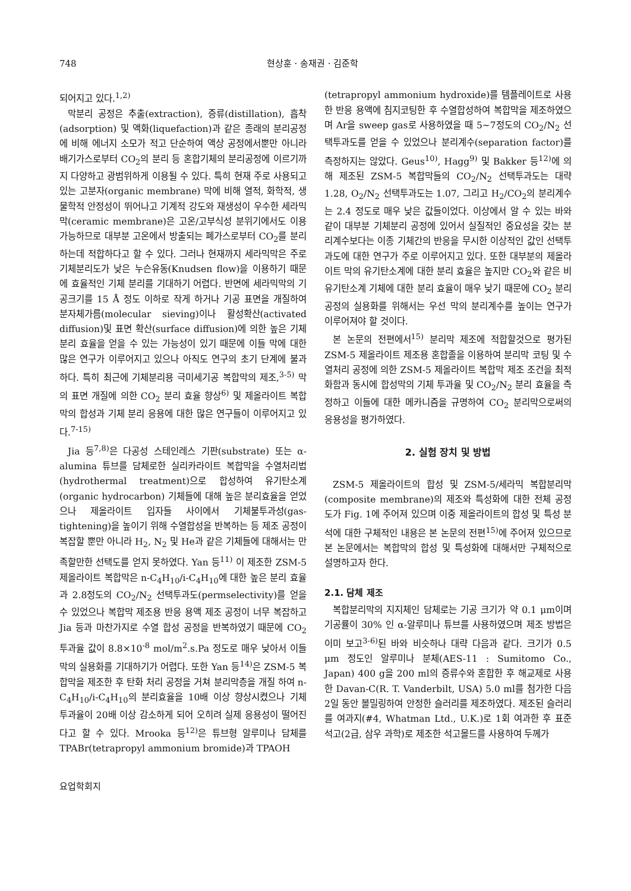748 현상훈 · 송재권 · 김준학
되어지고 있다.<sup>1,2)</sup>
막분리 공정은 추출(extraction), 증류(distillation), 흡착(adsorption) 및 액화(liquefaction)과 같은 종래의 분리공정에 비해 에너지 소모가 적고 단순하여 액상 공정에서뿐만 아니라 배기가스로부터 CO<sub>2</sub>의 분리 등 혼합기체의 분리공정에 이르기까지 다양하고 광범위하게 이용될 수 있다. 특히 현재 주로 사용되고 있는 고분자(organic membrane) 막에 비해 열적, 화학적, 생물학적 안정성이 뛰어나고 기계적 강도와 재생성이 우수한 세라믹막(ceramic membrane)은 고온/고부식성 분위기에서도 이용 가능하므로 대부분 고온에서 방출되는 폐가스로부터 CO<sub>2</sub>를 분리하는데 적합하다고 할 수 있다. 그러나 현재까지 세라믹막은 주로 기체분리도가 낮은 누슨유동(Knudsen flow)을 이용하기 때문에 효율적인 기체 분리를 기대하기 어렵다. 반면에 세라믹막의 기공크기를 15 Å 정도 이하로 작게 하거나 기공 표면을 개질하여 분자체가름(molecular sieving)이나 활성확산(activated diffusion)및 표면 확산(surface diffusion)에 의한 높은 기체 분리 효율을 얻을 수 있는 가능성이 있기 때문에 이들 막에 대한 많은 연구가 이루어지고 있으나 아직도 연구의 초기 단계에 불과하다. 특히 최근에 기체분리용 극미세기공 복합막의 제조,<sup>3-5)</sup> 막의 표면 개질에 의한 CO<sub>2</sub> 분리 효율 향상<sup>6)</sup> 및 제올라이트 복합막의 합성과 기체 분리 응용에 대한 많은 연구들이 이루어지고 있다.<sup>7-15)</sup>
Jia 등<sup>7,8)</sup>은 다공성 스테인레스 기판(substrate) 또는 α-alumina 튜브를 담체로한 실리카라이트 복합막을 수열처리법(hydrothermal treatment)으로 합성하여 유기탄소계(organic hydrocarbon) 기체들에 대해 높은 분리효율을 얻었으나 제올라이트 입자들 사이에서 기체불투과성(gas-tightening)을 높이기 위해 수열합성을 반복하는 등 제조 공정이 복잡할 뿐만 아니라 H<sub>2</sub>, N<sub>2</sub> 및 He과 같은 기체들에 대해서는 만족할만한 선택도를 얻지 못하였다. Yan 등<sup>11)</sup> 이 제조한 ZSM-5 제올라이트 복합막은 n-C<sub>4</sub>H<sub>10</sub>/i-C<sub>4</sub>H<sub>10</sub>에 대한 높은 분리 효율과 2.8정도의 CO<sub>2</sub>/N<sub>2</sub> 선택투과도(permselectivity)를 얻을 수 있었으나 복합막 제조용 반응 용액 제조 공정이 너무 복잡하고 Jia 등과 마찬가지로 수열 합성 공정을 반복하였기 때문에 CO<sub>2</sub> 투과율 값이 8.8×10<sup>-8</sup> mol/m<sup>2</sup>.s.Pa 정도로 매우 낮아서 이들 막의 실용화를 기대하기가 어렵다. 또한 Yan 등<sup>14)</sup>은 ZSM-5 복합막을 제조한 후 탄화 처리 공정을 거쳐 분리막층을 개질 하여 n-C<sub>4</sub>H<sub>10</sub>/i-C<sub>4</sub>H<sub>10</sub>의 분리효율을 10배 이상 향상시켰으나 기체 투과율이 20배 이상 감소하게 되어 오히려 실제 응용성이 떨어진다고 할 수 있다. Mrooka 등<sup>12)</sup>은 튜브형 알루미나 담체를 TPABr(tetrapropyl ammonium bromide)과 TPAOH
(tetrapropyl ammonium hydroxide)를 템플레이트로 사용한 반응 용액에 침지코팅한 후 수열합성하여 복합막을 제조하였으며 Ar을 sweep gas로 사용하였을 때 5~7정도의 CO<sub>2</sub>/N<sub>2</sub> 선택투과도를 얻을 수 있었으나 분리계수(separation factor)를 측정하지는 않았다. Geus<sup>10)</sup>, Hagg<sup>9)</sup> 및 Bakker 등<sup>12)</sup>에 의해 제조된 ZSM-5 복합막들의 CO<sub>2</sub>/N<sub>2</sub> 선택투과도는 대략 1.28, O<sub>2</sub>/N<sub>2</sub> 선택투과도는 1.07, 그리고 H<sub>2</sub>/CO<sub>2</sub>의 분리계수는 2.4 정도로 매우 낮은 값들이었다. 이상에서 알 수 있는 바와 같이 대부분 기체분리 공정에 있어서 실질적인 중요성을 갖는 분리계수보다는 이종 기체간의 반응을 무시한 이상적인 값인 선택투과도에 대한 연구가 주로 이루어지고 있다. 또한 대부분의 제올라이트 막의 유기탄소계에 대한 분리 효율은 높지만 CO<sub>2</sub>와 같은 비유기탄소계 기체에 대한 분리 효율이 매우 낮기 때문에 CO<sub>2</sub> 분리 공정의 실용화를 위해서는 우선 막의 분리계수를 높이는 연구가 이루어져야 할 것이다.
본 논문의 전편에서<sup>15)</sup> 분리막 제조에 적합할것으로 평가된 ZSM-5 제올라이트 제조용 혼합졸을 이용하여 분리막 코팅 및 수열처리 공정에 의한 ZSM-5 제올라이트 복합막 제조 조건을 최적화함과 동시에 합성막의 기체 투과율 및 CO<sub>2</sub>/N<sub>2</sub> 분리 효율을 측정하고 이들에 대한 메카니즘을 규명하여 CO<sub>2</sub> 분리막으로써의 응용성을 평가하였다.
2. 실험 장치 및 방법
ZSM-5 제올라이트의 합성 및 ZSM-5/세라믹 복합분리막(composite membrane)의 제조와 특성화에 대한 전체 공정도가 Fig. 1에 주어져 있으며 이중 제올라이트의 합성 및 특성 분석에 대한 구체적인 내용은 본 논문의 전편<sup>15)</sup>에 주어져 있으므로 본 논문에서는 복합막의 합성 및 특성화에 대해서만 구체적으로 설명하고자 한다.
2.1. 담체 제조
복합분리막의 지지체인 담체로는 기공 크기가 약 0.1 μm이며 기공률이 30% 인 α-알루미나 튜브를 사용하였으며 제조 방법은 이미 보고<sup>3-6)</sup>된 바와 비슷하나 대략 다음과 같다. 크기가 0.5 μm 정도인 알루미나 분체(AES-11 : Sumitomo Co., Japan) 400 g을 200 ml의 증류수와 혼합한 후 해교제로 사용한 Davan-C(R. T. Vanderbilt, USA) 5.0 ml를 첨가한 다음 2일 동안 볼밀링하여 안정한 슬러리를 제조하였다. 제조된 슬러리를 여과지(#4, Whatman Ltd., U.K.)로 1회 여과한 후 표준 석고(2급, 삼우 과학)로 제조한 석고몰드를 사용하여 두께가
요업학회지